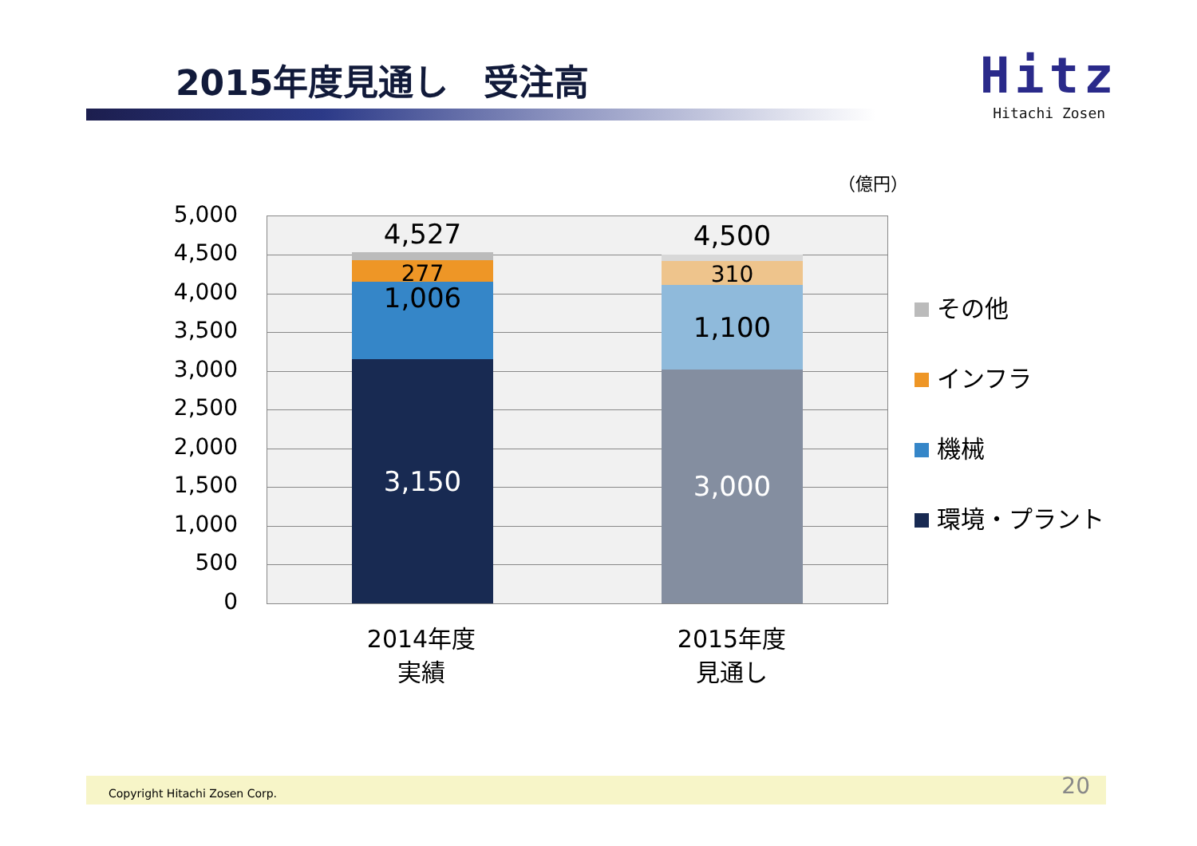2015年度見通し　受注高
Hitz
Hitachi Zosen
（億円）
5,000
4,500
4,000
3,500
3,000
2,500
2,000
1,500
1,000
500
0
4,527
277
1,006
3,150
4,500
310
1,100
3,000
2014年度
実績
2015年度
見通し
その他
インフラ
機械
環境・プラント
Copyright Hitachi Zosen Corp. 20